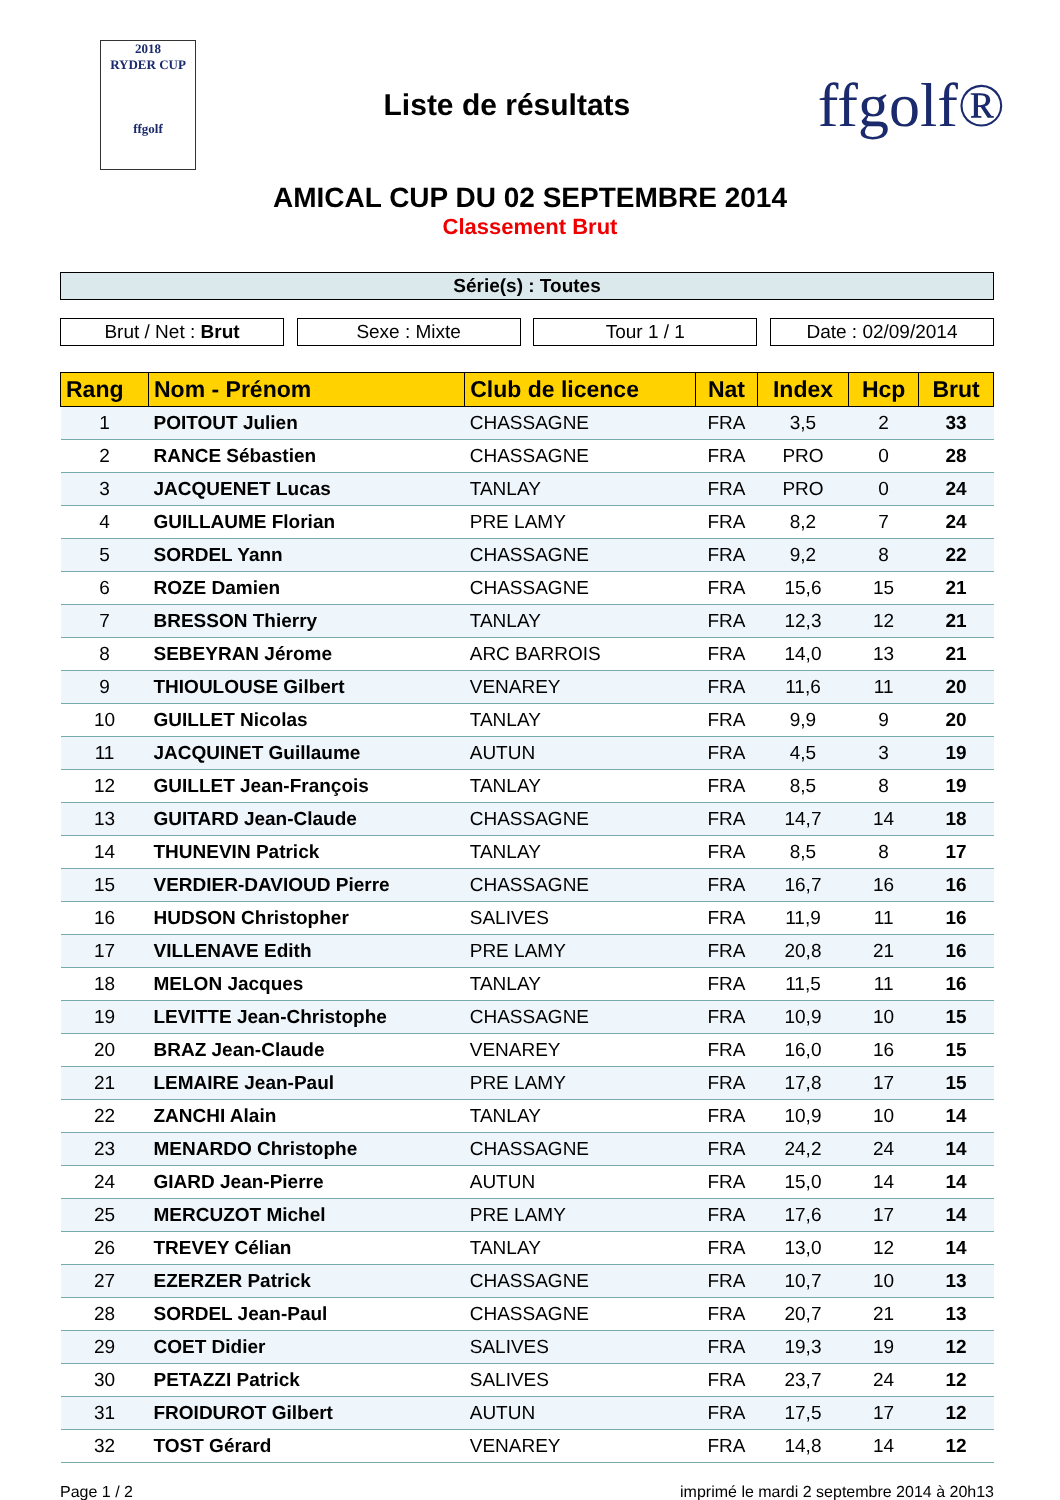2018
RYDER CUP
ffgolf
Liste de résultats
ffgolf®
AMICAL CUP DU 02 SEPTEMBRE 2014
Classement Brut
Série(s) : Toutes
Brut / Net : Brut Sexe : Mixte Tour 1 / 1 Date : 02/09/2014
| Rang | Nom - Prénom | Club de licence | Nat | Index | Hcp | Brut |
| --- | --- | --- | --- | --- | --- | --- |
| 1 | POITOUT Julien | CHASSAGNE | FRA | 3,5 | 2 | 33 |
| 2 | RANCE Sébastien | CHASSAGNE | FRA | PRO | 0 | 28 |
| 3 | JACQUENET Lucas | TANLAY | FRA | PRO | 0 | 24 |
| 4 | GUILLAUME Florian | PRE LAMY | FRA | 8,2 | 7 | 24 |
| 5 | SORDEL Yann | CHASSAGNE | FRA | 9,2 | 8 | 22 |
| 6 | ROZE Damien | CHASSAGNE | FRA | 15,6 | 15 | 21 |
| 7 | BRESSON Thierry | TANLAY | FRA | 12,3 | 12 | 21 |
| 8 | SEBEYRAN Jérome | ARC BARROIS | FRA | 14,0 | 13 | 21 |
| 9 | THIOULOUSE Gilbert | VENAREY | FRA | 11,6 | 11 | 20 |
| 10 | GUILLET Nicolas | TANLAY | FRA | 9,9 | 9 | 20 |
| 11 | JACQUINET Guillaume | AUTUN | FRA | 4,5 | 3 | 19 |
| 12 | GUILLET Jean-François | TANLAY | FRA | 8,5 | 8 | 19 |
| 13 | GUITARD Jean-Claude | CHASSAGNE | FRA | 14,7 | 14 | 18 |
| 14 | THUNEVIN Patrick | TANLAY | FRA | 8,5 | 8 | 17 |
| 15 | VERDIER-DAVIOUD Pierre | CHASSAGNE | FRA | 16,7 | 16 | 16 |
| 16 | HUDSON Christopher | SALIVES | FRA | 11,9 | 11 | 16 |
| 17 | VILLENAVE Edith | PRE LAMY | FRA | 20,8 | 21 | 16 |
| 18 | MELON Jacques | TANLAY | FRA | 11,5 | 11 | 16 |
| 19 | LEVITTE Jean-Christophe | CHASSAGNE | FRA | 10,9 | 10 | 15 |
| 20 | BRAZ Jean-Claude | VENAREY | FRA | 16,0 | 16 | 15 |
| 21 | LEMAIRE Jean-Paul | PRE LAMY | FRA | 17,8 | 17 | 15 |
| 22 | ZANCHI Alain | TANLAY | FRA | 10,9 | 10 | 14 |
| 23 | MENARDO Christophe | CHASSAGNE | FRA | 24,2 | 24 | 14 |
| 24 | GIARD Jean-Pierre | AUTUN | FRA | 15,0 | 14 | 14 |
| 25 | MERCUZOT Michel | PRE LAMY | FRA | 17,6 | 17 | 14 |
| 26 | TREVEY Célian | TANLAY | FRA | 13,0 | 12 | 14 |
| 27 | EZERZER Patrick | CHASSAGNE | FRA | 10,7 | 10 | 13 |
| 28 | SORDEL Jean-Paul | CHASSAGNE | FRA | 20,7 | 21 | 13 |
| 29 | COET Didier | SALIVES | FRA | 19,3 | 19 | 12 |
| 30 | PETAZZI Patrick | SALIVES | FRA | 23,7 | 24 | 12 |
| 31 | FROIDUROT Gilbert | AUTUN | FRA | 17,5 | 17 | 12 |
| 32 | TOST Gérard | VENAREY | FRA | 14,8 | 14 | 12 |
Page 1 / 2 imprimé le mardi 2 septembre 2014 à 20h13